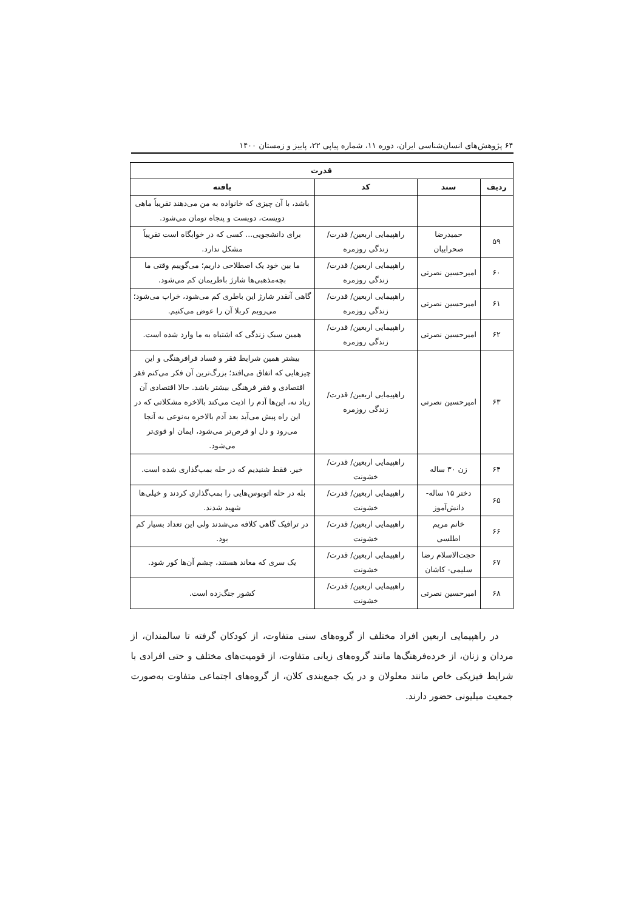۶۴ پژوهش‌های انسان‌شناسی ایران، دوره ۱۱، شماره پیاپی ۲۲، پاییز و زمستان ۱۴۰۰
| قدرت | | | |
| --- | --- | --- | --- |
| ردیف | سند | کد | یافته |
| | | | باشد، با آن چیزی که خانواده به من می‌دهند تقریباً ماهی دویست، دویست و پنجاه تومان می‌شود. |
| ۵۹ | حمیدرضا صحراییان | راهپیمایی اربعین/ قدرت/ زندگی روزمره | برای دانشجویی... کسی که در خوابگاه است تقریباً مشکل ندارد. |
| ۶۰ | امیرحسین نصرتی | راهپیمایی اربعین/ قدرت/ زندگی روزمره | ما بین خود یک اصطلاحی داریم؛ می‌گوییم وقتی ما بچه‌مذهبی‌ها شارژ باطریمان کم می‌شود. |
| ۶۱ | امیرحسین نصرتی | راهپیمایی اربعین/ قدرت/ زندگی روزمره | گاهی آنقدر شارژ این باطری کم می‌شود، خراب می‌شود؛ می‌رویم کربلا آن را عوض می‌کنیم. |
| ۶۲ | امیرحسین نصرتی | راهپیمایی اربعین/ قدرت/ زندگی روزمره | همین سبک زندگی که اشتباه به ما وارد شده است. |
| ۶۳ | امیرحسین نصرتی | راهپیمایی اربعین/ قدرت/ زندگی روزمره | بیشتر همین شرایط فقر و فساد فرافرهنگی و این چیزهایی که اتفاق می‌افتد؛ بزرگ‌ترین آن فکر می‌کنم فقر اقتصادی و فقر فرهنگی بیشتر باشد. حالا اقتصادی آن زیاد نه، این‌ها آدم را اذیت می‌کند بالاخره مشکلاتی که در این راه پیش می‌آید بعد آدم بالاخره به‌نوعی به آنجا می‌رود و دل او قرص‌تر می‌شود، ایمان او قوی‌تر می‌شود. |
| ۶۴ | زن ۳۰ ساله | راهپیمایی اربعین/ قدرت/ خشونت | خیر. فقط شنیدیم که در حله بمب‌گذاری شده است. |
| ۶۵ | دختر ۱۵ ساله- دانش‌آموز | راهپیمایی اربعین/ قدرت/ خشونت | بله در حله اتوبوس‌هایی را بمب‌گذاری کردند و خیلی‌ها شهید شدند. |
| ۶۶ | خانم مریم اطلسی | راهپیمایی اربعین/ قدرت/ خشونت | در ترافیک گاهی کلافه می‌شدند ولی این تعداد بسیار کم بود. |
| ۶۷ | حجت‌الاسلام رضا سلیمی- کاشان | راهپیمایی اربعین/ قدرت/ خشونت | یک سری که معاند هستند، چشم آن‌ها کور شود. |
| ۶۸ | امیرحسین نصرتی | راهپیمایی اربعین/ قدرت/ خشونت | کشور جنگ‌زده است. |
در راهپیمایی اربعین افراد مختلف از گروه‌های سنی متفاوت، از کودکان گرفته تا سالمندان، از مردان و زنان، از خرده‌فرهنگ‌ها مانند گروه‌های زبانی متفاوت، از قومیت‌های مختلف و حتی افرادی با شرایط فیزیکی خاص مانند معلولان و در یک جمع‌بندی کلان، از گروه‌های اجتماعی متفاوت به‌صورت جمعیت میلیونی حضور دارند.